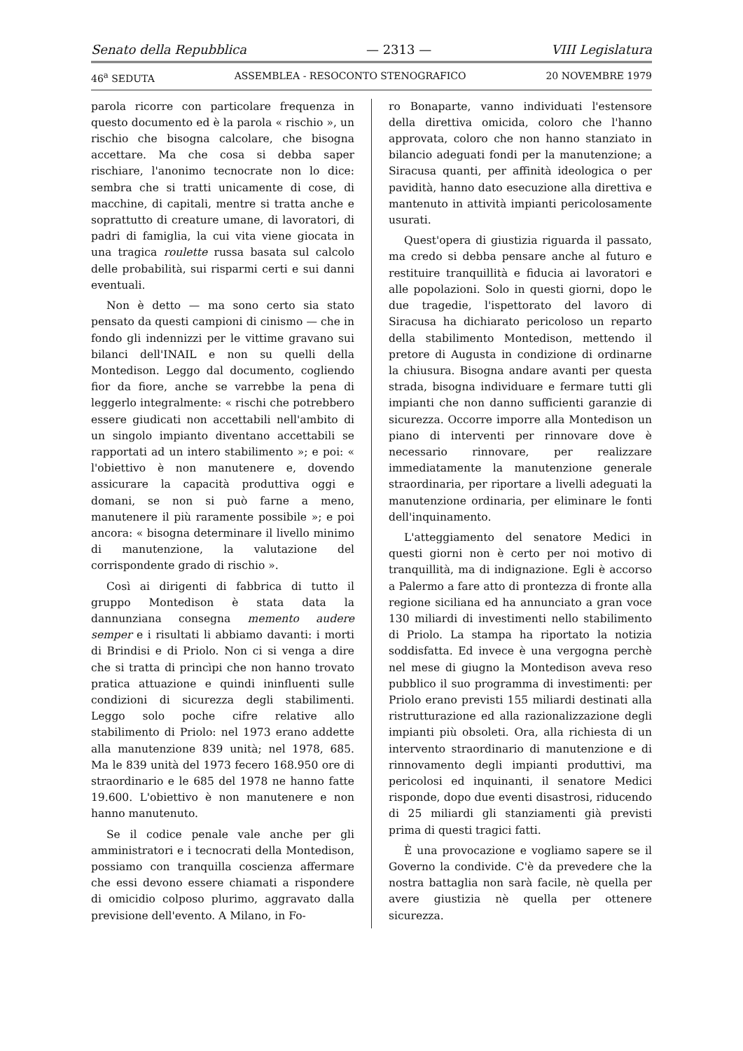Senato della Repubblica — 2313 — VIII Legislatura
46<sup>a</sup> SEDUTA ASSEMBLEA - RESOCONTO STENOGRAFICO 20 NOVEMBRE 1979
parola ricorre con particolare frequenza in questo documento ed è la parola « rischio », un rischio che bisogna calcolare, che bisogna accettare. Ma che cosa si debba saper rischiare, l'anonimo tecnocrate non lo dice: sembra che si tratti unicamente di cose, di macchine, di capitali, mentre si tratta anche e soprattutto di creature umane, di lavoratori, di padri di famiglia, la cui vita viene giocata in una tragica roulette russa basata sul calcolo delle probabilità, sui risparmi certi e sui danni eventuali.
Non è detto — ma sono certo sia stato pensato da questi campioni di cinismo — che in fondo gli indennizzi per le vittime gravano sui bilanci dell'INAIL e non su quelli della Montedison. Leggo dal documento, cogliendo fior da fiore, anche se varrebbe la pena di leggerlo integralmente: « rischi che potrebbero essere giudicati non accettabili nell'ambito di un singolo impianto diventano accettabili se rapportati ad un intero stabilimento »; e poi: « l'obiettivo è non manutenere e, dovendo assicurare la capacità produttiva oggi e domani, se non si può farne a meno, manutenere il più raramente possibile »; e poi ancora: « bisogna determinare il livello minimo di manutenzione, la valutazione del corrispondente grado di rischio ».
Così ai dirigenti di fabbrica di tutto il gruppo Montedison è stata data la dannunziana consegna memento audere semper e i risultati li abbiamo davanti: i morti di Brindisi e di Priolo. Non ci si venga a dire che si tratta di princìpi che non hanno trovato pratica attuazione e quindi ininfluenti sulle condizioni di sicurezza degli stabilimenti. Leggo solo poche cifre relative allo stabilimento di Priolo: nel 1973 erano addette alla manutenzione 839 unità; nel 1978, 685. Ma le 839 unità del 1973 fecero 168.950 ore di straordinario e le 685 del 1978 ne hanno fatte 19.600. L'obiettivo è non manutenere e non hanno manutenuto.
Se il codice penale vale anche per gli amministratori e i tecnocrati della Montedison, possiamo con tranquilla coscienza affermare che essi devono essere chiamati a rispondere di omicidio colposo plurimo, aggravato dalla previsione dell'evento. A Milano, in Fo-
ro Bonaparte, vanno individuati l'estensore della direttiva omicida, coloro che l'hanno approvata, coloro che non hanno stanziato in bilancio adeguati fondi per la manutenzione; a Siracusa quanti, per affinità ideologica o per pavidità, hanno dato esecuzione alla direttiva e mantenuto in attività impianti pericolosamente usurati.
Quest'opera di giustizia riguarda il passato, ma credo si debba pensare anche al futuro e restituire tranquillità e fiducia ai lavoratori e alle popolazioni. Solo in questi giorni, dopo le due tragedie, l'ispettorato del lavoro di Siracusa ha dichiarato pericoloso un reparto della stabilimento Montedison, mettendo il pretore di Augusta in condizione di ordinarne la chiusura. Bisogna andare avanti per questa strada, bisogna individuare e fermare tutti gli impianti che non danno sufficienti garanzie di sicurezza. Occorre imporre alla Montedison un piano di interventi per rinnovare dove è necessario rinnovare, per realizzare immediatamente la manutenzione generale straordinaria, per riportare a livelli adeguati la manutenzione ordinaria, per eliminare le fonti dell'inquinamento.
L'atteggiamento del senatore Medici in questi giorni non è certo per noi motivo di tranquillità, ma di indignazione. Egli è accorso a Palermo a fare atto di prontezza di fronte alla regione siciliana ed ha annunciato a gran voce 130 miliardi di investimenti nello stabilimento di Priolo. La stampa ha riportato la notizia soddisfatta. Ed invece è una vergogna perchè nel mese di giugno la Montedison aveva reso pubblico il suo programma di investimenti: per Priolo erano previsti 155 miliardi destinati alla ristrutturazione ed alla razionalizzazione degli impianti più obsoleti. Ora, alla richiesta di un intervento straordinario di manutenzione e di rinnovamento degli impianti produttivi, ma pericolosi ed inquinanti, il senatore Medici risponde, dopo due eventi disastrosi, riducendo di 25 miliardi gli stanziamenti già previsti prima di questi tragici fatti.
È una provocazione e vogliamo sapere se il Governo la condivide. C'è da prevedere che la nostra battaglia non sarà facile, nè quella per avere giustizia nè quella per ottenere sicurezza.